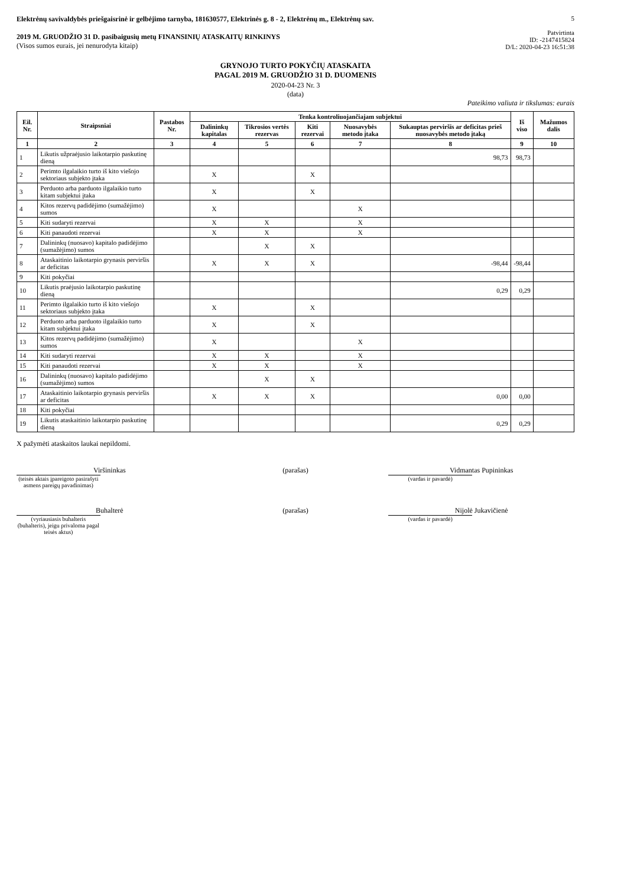Elektrėnų savivaldybės priešgaisrinė ir gelbėjimo tarnyba, 181630577, Elektrinės g. 8 - 2, Elektrėnų m., Elektrėnų sav.
2019 M. GRUODŽIO 31 D. pasibaigusių metų FINANSINIŲ ATASKAITŲ RINKINYS
(Visos sumos eurais, jei nenurodyta kitaip)
5
Patvirtinta
ID: -2147415824
D/L: 2020-04-23 16:51:38
GRYNOJO TURTO POKYČIŲ ATASKAITA
PAGAL 2019 M. GRUODŽIO 31 D. DUOMENIS
2020-04-23 Nr. 3
(data)
Pateikimo valiuta ir tikslumas: eurais
| Eil. Nr. | Straipsniai | Pastabos Nr. | Tenka kontroliuojančiajam subjektui | | | | | Iš viso | Mažumos dalis |
| --- | --- | --- | --- | --- | --- | --- | --- | --- | --- |
| | | | Dalininkų kapitalas | Tikrosios vertės rezervas | Kiti rezervai | Nuosavybės metodo įtaka | Sukauptas perviršis ar deficitas prieš nuosavybės metodo įtaką | | |
| 1 | 2 | 3 | 4 | 5 | 6 | 7 | 8 | 9 | 10 |
| 1 | Likutis užpraėjusio laikotarpio paskutinę dieną | | | | | | 98,73 | 98,73 | |
| 2 | Perimto ilgalaikio turto iš kito viešojo sektoriaus subjekto įtaka | | X | | X | | | | |
| 3 | Perduoto arba parduoto ilgalaikio turto kitam subjektui įtaka | | X | | X | | | | |
| 4 | Kitos rezervų padidėjimo (sumažėjimo) sumos | | X | | | X | | | |
| 5 | Kiti sudaryti rezervai | | X | X | | X | | | |
| 6 | Kiti panaudoti rezervai | | X | X | | X | | | |
| 7 | Dalininkų (nuosavo) kapitalo padidėjimo (sumažėjimo) sumos | | | X | X | | | | |
| 8 | Ataskaitinio laikotarpio grynasis perviršis ar deficitas | | X | X | X | | -98,44 | -98,44 | |
| 9 | Kiti pokyčiai | | | | | | | | |
| 10 | Likutis praėjusio laikotarpio paskutinę dieną | | | | | | 0,29 | 0,29 | |
| 11 | Perimto ilgalaikio turto iš kito viešojo sektoriaus subjekto įtaka | | X | | X | | | | |
| 12 | Perduoto arba parduoto ilgalaikio turto kitam subjektui įtaka | | X | | X | | | | |
| 13 | Kitos rezervų padidėjimo (sumažėjimo) sumos | | X | | | X | | | |
| 14 | Kiti sudaryti rezervai | | X | X | | X | | | |
| 15 | Kiti panaudoti rezervai | | X | X | | X | | | |
| 16 | Dalininkų (nuosavo) kapitalo padidėjimo (sumažėjimo) sumos | | | X | X | | | | |
| 17 | Ataskaitinio laikotarpio grynasis perviršis ar deficitas | | X | X | X | | 0,00 | 0,00 | |
| 18 | Kiti pokyčiai | | | | | | | | |
| 19 | Likutis ataskaitinio laikotarpio paskutinę dieną | | | | | | 0,29 | 0,29 | |
X pažymėti ataskaitos laukai nepildomi.
Viršininkas
(teisės aktais įpareigoto pasirašyti asmens pareigų pavadinimas)
(parašas) Vidmantas Pupininkas
(vardas ir pavardė)
Buhalterė
(vyriausiasis buhalteris (buhalteris), jeigu privaloma pagal teisės aktus)
(parašas) Nijolė Jukavičienė
(vardas ir pavardė)